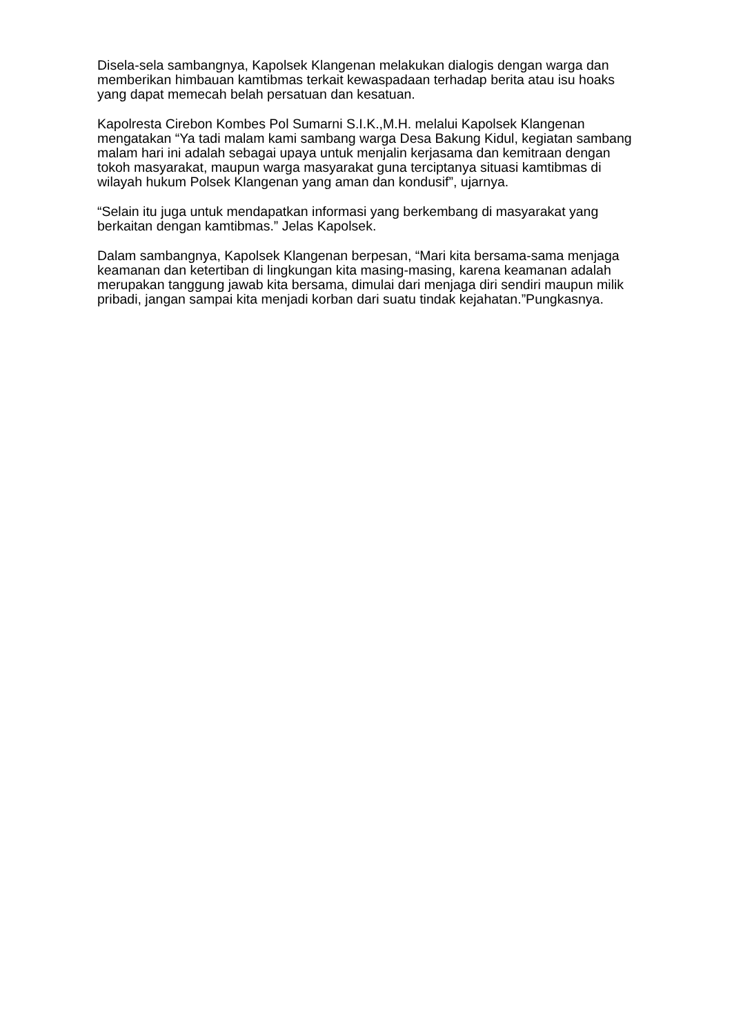Disela-sela sambangnya, Kapolsek Klangenan melakukan dialogis dengan warga dan memberikan himbauan kamtibmas terkait kewaspadaan terhadap berita atau isu hoaks yang dapat memecah belah persatuan dan kesatuan.
Kapolresta Cirebon Kombes Pol Sumarni S.I.K.,M.H. melalui Kapolsek Klangenan mengatakan “Ya tadi malam kami sambang warga Desa Bakung Kidul, kegiatan sambang malam hari ini adalah sebagai upaya untuk menjalin kerjasama dan kemitraan dengan tokoh masyarakat, maupun warga masyarakat guna terciptanya situasi kamtibmas di wilayah hukum Polsek Klangenan yang aman dan kondusif”, ujarnya.
“Selain itu juga untuk mendapatkan informasi yang berkembang di masyarakat yang berkaitan dengan kamtibmas.” Jelas Kapolsek.
Dalam sambangnya, Kapolsek Klangenan berpesan, “Mari kita bersama-sama menjaga keamanan dan ketertiban di lingkungan kita masing-masing, karena keamanan adalah merupakan tanggung jawab kita bersama, dimulai dari menjaga diri sendiri maupun milik pribadi, jangan sampai kita menjadi korban dari suatu tindak kejahatan.”Pungkasnya.